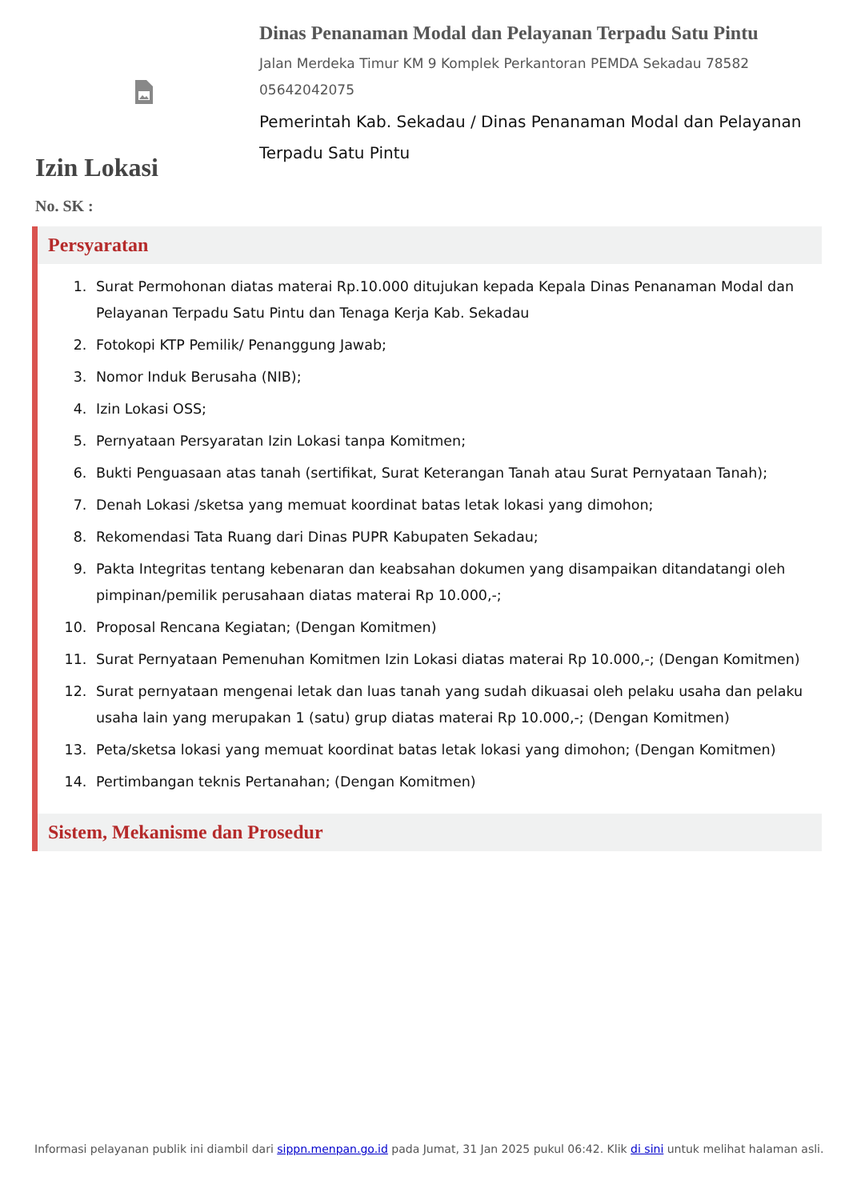Dinas Penanaman Modal dan Pelayanan Terpadu Satu Pintu
Jalan Merdeka Timur KM 9 Komplek Perkantoran PEMDA Sekadau 78582
05642042075
Pemerintah Kab. Sekadau / Dinas Penanaman Modal dan Pelayanan Terpadu Satu Pintu
Izin Lokasi
No. SK :
Persyaratan
1. Surat Permohonan diatas materai Rp.10.000 ditujukan kepada Kepala Dinas Penanaman Modal dan Pelayanan Terpadu Satu Pintu dan Tenaga Kerja Kab. Sekadau
2. Fotokopi KTP Pemilik/ Penanggung Jawab;
3. Nomor Induk Berusaha (NIB);
4. Izin Lokasi OSS;
5. Pernyataan Persyaratan Izin Lokasi tanpa Komitmen;
6. Bukti Penguasaan atas tanah (sertifikat, Surat Keterangan Tanah atau Surat Pernyataan Tanah);
7. Denah Lokasi /sketsa yang memuat koordinat batas letak lokasi yang dimohon;
8. Rekomendasi Tata Ruang dari Dinas PUPR Kabupaten Sekadau;
9. Pakta Integritas tentang kebenaran dan keabsahan dokumen yang disampaikan ditandatangi oleh pimpinan/pemilik perusahaan diatas materai Rp 10.000,-;
10. Proposal Rencana Kegiatan; (Dengan Komitmen)
11. Surat Pernyataan Pemenuhan Komitmen Izin Lokasi diatas materai Rp 10.000,-; (Dengan Komitmen)
12. Surat pernyataan mengenai letak dan luas tanah yang sudah dikuasai oleh pelaku usaha dan pelaku usaha lain yang merupakan 1 (satu) grup diatas materai Rp 10.000,-; (Dengan Komitmen)
13. Peta/sketsa lokasi yang memuat koordinat batas letak lokasi yang dimohon; (Dengan Komitmen)
14. Pertimbangan teknis Pertanahan; (Dengan Komitmen)
Sistem, Mekanisme dan Prosedur
Informasi pelayanan publik ini diambil dari sippn.menpan.go.id pada Jumat, 31 Jan 2025 pukul 06:42. Klik di sini untuk melihat halaman asli.